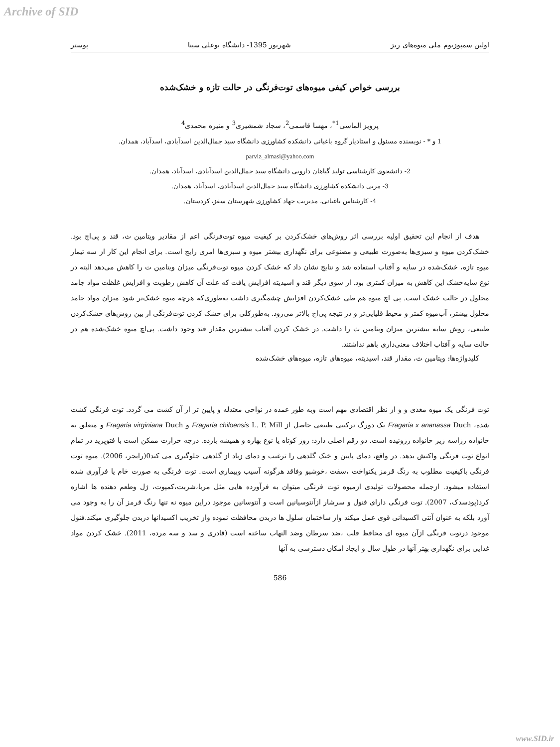Archive of SID
اولین سمپوزیوم ملی میوه‌های ریز شهریور 1395- دانشگاه بوعلی سینا پوستر
بررسی خواص کیفی میوه‌های توت‌فرنگی در حالت تازه و خشک‌شده
پرویز الماسی<sup>1*</sup>، مهسا قاسمی<sup>2</sup>، سجاد شمشیری<sup>3</sup> و منیره محمدی<sup>4</sup>
1 و * - نویسنده مسئول و استادیار گروه باغبانی دانشکده کشاورزی دانشگاه سید جمال‌الدین اسدآبادی، اسدآباد، همدان.
parviz_almasi@yahoo.com
2- دانشجوی کارشناسی تولید گیاهان دارویی دانشگاه سید جمال‌الدین اسدآبادی، اسدآباد، همدان.
3- مربی دانشکده کشاورزی دانشگاه سید جمال‌الدین اسدآبادی، اسدآباد، همدان.
4- کارشناس باغبانی، مدیریت جهاد کشاورزی شهرستان سقز، کردستان.
هدف از انجام این تحقیق اولیه بررسی اثر روش‌های خشک‌کردن بر کیفیت میوه توت‌فرنگی اعم از مقادیر ویتامین ث، قند و پی‌اچ بود. خشک‌کردن میوه و سبزی‌ها به‌صورت طبیعی و مصنوعی برای نگهداری بیشتر میوه و سبزی‌ها امری رایج است. برای انجام این کار از سه تیمار میوه تازه، خشک‌شده در سایه و آفتاب استفاده شد و نتایج نشان داد که خشک کردن میوه توت‌فرنگی میزان ویتامین ث را کاهش می‌دهد البته در نوع سایه‌خشک این کاهش به میزان کمتری بود. از سوی دیگر قند و اسیدیته افزایش یافت که علت آن کاهش رطوبت و افزایش غلظت مواد جامد محلول در حالت خشک است. پی اچ میوه هم طی خشک‌کردن افزایش چشمگیری داشت به‌طوری‌که هرچه میوه خشک‌تر شود میزان مواد جامد محلول بیشتر، آب‌میوه کمتر و محیط قلیایی‌تر و در نتیجه پی‌اچ بالاتر می‌رود. به‌طورکلی برای خشک کردن توت‌فرنگی از بین روش‌های خشک‌کردن طبیعی، روش سایه بیشترین میزان ویتامین ث را داشت. در خشک کردن آفتاب بیشترین مقدار قند وجود داشت. پی‌اچ میوه خشک‌شده هم در حالت سایه و آفتاب اختلاف معنی‌داری باهم نداشتند.
کلیدواژه‌ها: ویتامین ث، مقدار قند، اسیدیته، میوه‌های تازه، میوه‌های خشک‌شده
توت فرنگی یک میوه مغذی و و از نظر اقتصادی مهم است وبه طور عمده در نواحی معتدله و پایین تر از آن کشت می گردد. توت فرنگی کشت شده، Fragaria x ananassa Duch یک دورگ ترکیبی طبیعی حاصل از Fragaria chiloensis L. P. Mill و Fragaria virginiana Duch و متعلق به خانواده رزاسه زیر خانواده رزوئیده است. دو رقم اصلی دارد: روز کوتاه یا نوع بهاره و همیشه بارده. درجه حرارت ممکن است با فتوپرید در تمام انواع توت فرنگی واکنش بدهد. در واقع، دمای پایین و خنک گلدهی را ترغیب و دمای زیاد از گلدهی جلوگیری می کند0(رایجر، 2006). میوه توت فرنگی باکیفیت مطلوب به رنگ قرمز یکنواخت ،سفت ،خوشبو وفاقد هرگونه آسیب وبیماری است. توت فرنگی به صورت خام یا فرآوری شده استفاده میشود. ازجمله محصولات تولیدی ازمیوه توت فرنگی میتوان به فرآورده هایی مثل مربا،شربت،کمپوت، ژل وطعم دهنده ها اشاره کرد(پودسدک، 2007). توت فرنگی دارای فنول و سرشار ازآنتوسیانین است و آنتوسانین موجود دراین میوه نه تنها رنگ قرمز آن را به وجود می آورد بلکه به عنوان آنتی اکسیدانی قوی عمل میکند واز ساختمان سلول ها دربدن محافظت نموده واز تخریب اکسیدانها دربدن جلوگیری میکند.فنول موجود درتوت فرنگی ازآن میوه ای محافظ قلب ،ضد سرطان وضد التهاب ساخته است (قادری و سد و سه مرده، 2011). خشک کردن مواد غذایی برای نگهداری بهتر آنها در طول سال و ایجاد امکان دسترسی به آنها
586
www.SID.ir